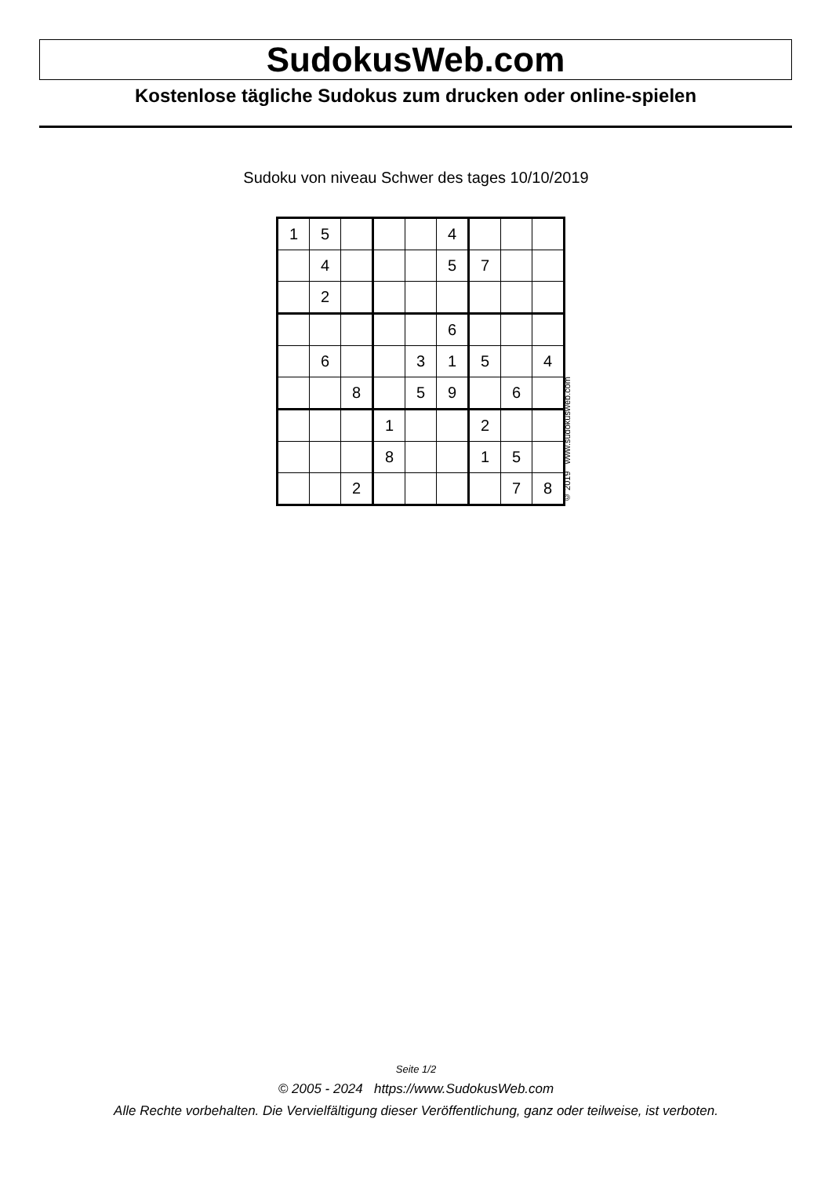SudokusWeb.com
Kostenlose tägliche Sudokus zum drucken oder online-spielen
Sudoku von niveau Schwer des tages 10/10/2019
| 1 | 5 | | | | 4 | | | |
| | 4 | | | | 5 | 7 | | |
| | 2 | | | | | | | |
| | | | | | 6 | | | |
| | 6 | | | 3 | 1 | 5 | | 4 |
| | | 8 | | 5 | 9 | | 6 | |
| | | | 1 | | | 2 | | |
| | | | 8 | | | 1 | 5 | |
| | | 2 | | | | | 7 | 8 |
© 2019 www.sudokusweb.com
Seite 1/2
© 2005 - 2024 https://www.SudokusWeb.com
Alle Rechte vorbehalten. Die Vervielfältigung dieser Veröffentlichung, ganz oder teilweise, ist verboten.